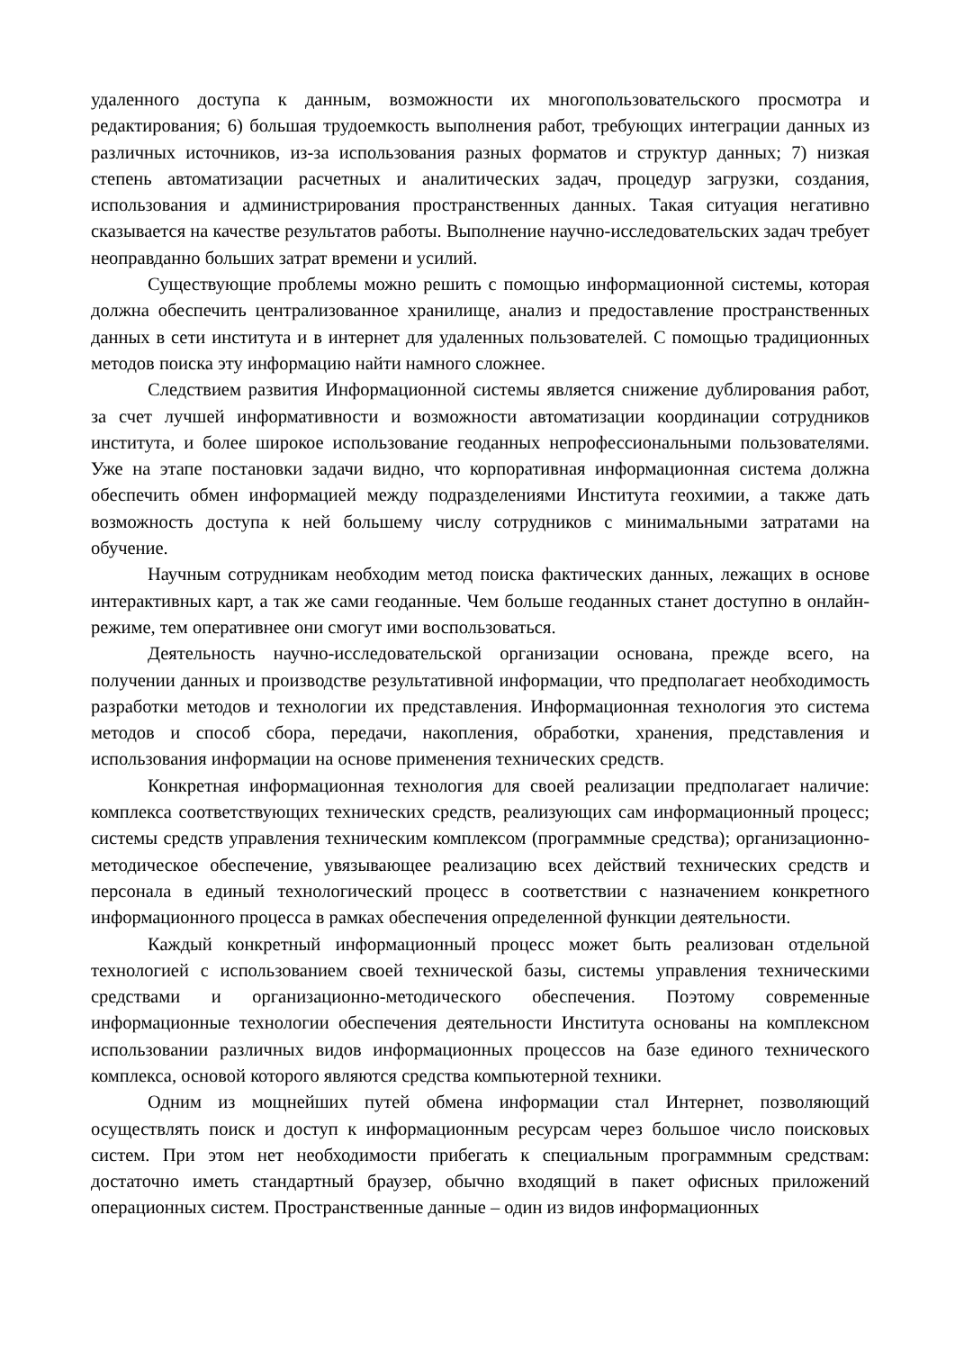удаленного доступа к данным, возможности их многопользовательского просмотра и редактирования; 6) большая трудоемкость выполнения работ, требующих интеграции данных из различных источников, из-за использования разных форматов и структур данных; 7) низкая степень автоматизации расчетных и аналитических задач, процедур загрузки, создания, использования и администрирования пространственных данных. Такая ситуация негативно сказывается на качестве результатов работы. Выполнение научно-исследовательских задач требует неоправданно больших затрат времени и усилий.
Существующие проблемы можно решить с помощью информационной системы, которая должна обеспечить централизованное хранилище, анализ и предоставление пространственных данных в сети института и в интернет для удаленных пользователей. С помощью традиционных методов поиска эту информацию найти намного сложнее.
Следствием развития Информационной системы является снижение дублирования работ, за счет лучшей информативности и возможности автоматизации координации сотрудников института, и более широкое использование геоданных непрофессиональными пользователями. Уже на этапе постановки задачи видно, что корпоративная информационная система должна обеспечить обмен информацией между подразделениями Института геохимии, а также дать возможность доступа к ней большему числу сотрудников с минимальными затратами на обучение.
Научным сотрудникам необходим метод поиска фактических данных, лежащих в основе интерактивных карт, а так же сами геоданные. Чем больше геоданных станет доступно в онлайн-режиме, тем оперативнее они смогут ими воспользоваться.
Деятельность научно-исследовательской организации основана, прежде всего, на получении данных и производстве результативной информации, что предполагает необходимость разработки методов и технологии их представления. Информационная технология это система методов и способ сбора, передачи, накопления, обработки, хранения, представления и использования информации на основе применения технических средств.
Конкретная информационная технология для своей реализации предполагает наличие: комплекса соответствующих технических средств, реализующих сам информационный процесс; системы средств управления техническим комплексом (программные средства); организационно-методическое обеспечение, увязывающее реализацию всех действий технических средств и персонала в единый технологический процесс в соответствии с назначением конкретного информационного процесса в рамках обеспечения определенной функции деятельности.
Каждый конкретный информационный процесс может быть реализован отдельной технологией с использованием своей технической базы, системы управления техническими средствами и организационно-методического обеспечения. Поэтому современные информационные технологии обеспечения деятельности Института основаны на комплексном использовании различных видов информационных процессов на базе единого технического комплекса, основой которого являются средства компьютерной техники.
Одним из мощнейших путей обмена информации стал Интернет, позволяющий осуществлять поиск и доступ к информационным ресурсам через большое число поисковых систем. При этом нет необходимости прибегать к специальным программным средствам: достаточно иметь стандартный браузер, обычно входящий в пакет офисных приложений операционных систем. Пространственные данные – один из видов информационных